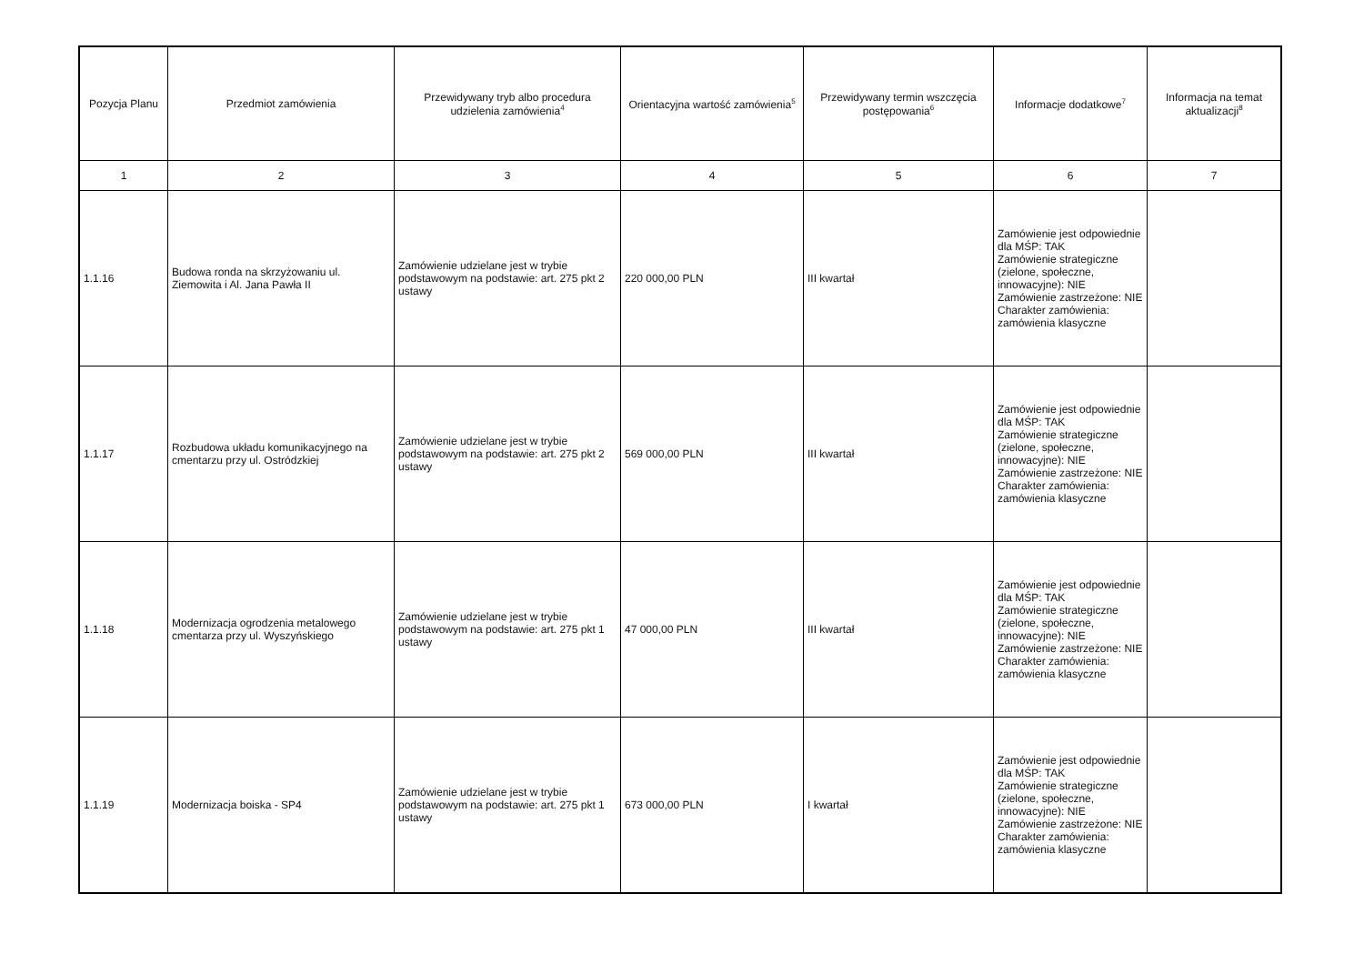| Pozycja Planu | Przedmiot zamówienia | Przewidywany tryb albo procedura udzielenia zamówienia<sup>4</sup> | Orientacyjna wartość zamówienia<sup>5</sup> | Przewidywany termin wszczęcia postępowania<sup>6</sup> | Informacje dodatkowe<sup>7</sup> | Informacja na temat aktualizacji<sup>8</sup> |
| --- | --- | --- | --- | --- | --- | --- |
| 1 | 2 | 3 | 4 | 5 | 6 | 7 |
| 1.1.16 | Budowa ronda na skrzyżowaniu ul. Ziemowita i Al. Jana Pawła II | Zamówienie udzielane jest w trybie podstawowym na podstawie: art. 275 pkt 2 ustawy | 220 000,00 PLN | III kwartał | Zamówienie jest odpowiednie dla MŚP: TAK Zamówienie strategiczne (zielone, społeczne, innowacyjne): NIE Zamówienie zastrzeżone: NIE Charakter zamówienia: zamówienia klasyczne | |
| 1.1.17 | Rozbudowa układu komunikacyjnego na cmentarzu przy ul. Ostródzkiej | Zamówienie udzielane jest w trybie podstawowym na podstawie: art. 275 pkt 2 ustawy | 569 000,00 PLN | III kwartał | Zamówienie jest odpowiednie dla MŚP: TAK Zamówienie strategiczne (zielone, społeczne, innowacyjne): NIE Zamówienie zastrzeżone: NIE Charakter zamówienia: zamówienia klasyczne | |
| 1.1.18 | Modernizacja ogrodzenia metalowego cmentarza przy ul. Wyszyńskiego | Zamówienie udzielane jest w trybie podstawowym na podstawie: art. 275 pkt 1 ustawy | 47 000,00 PLN | III kwartał | Zamówienie jest odpowiednie dla MŚP: TAK Zamówienie strategiczne (zielone, społeczne, innowacyjne): NIE Zamówienie zastrzeżone: NIE Charakter zamówienia: zamówienia klasyczne | |
| 1.1.19 | Modernizacja boiska - SP4 | Zamówienie udzielane jest w trybie podstawowym na podstawie: art. 275 pkt 1 ustawy | 673 000,00 PLN | I kwartał | Zamówienie jest odpowiednie dla MŚP: TAK Zamówienie strategiczne (zielone, społeczne, innowacyjne): NIE Zamówienie zastrzeżone: NIE Charakter zamówienia: zamówienia klasyczne | |